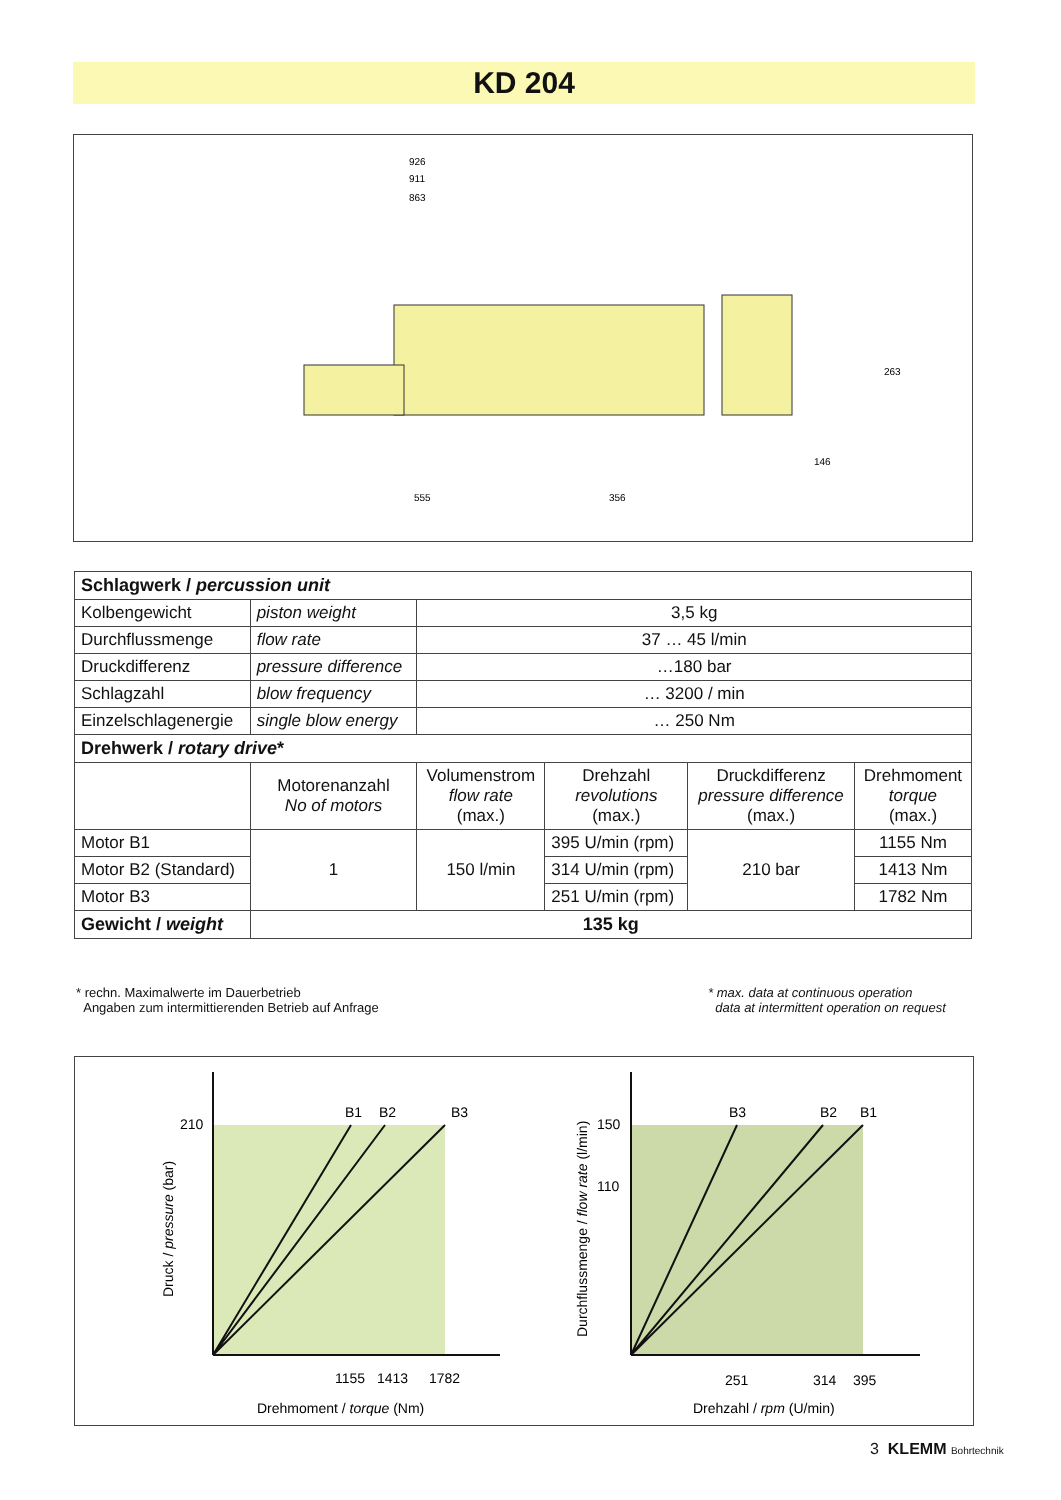KD 204
926
911
863
555
356
146
263
| Schlagwerk / percussion unit | | | | | |
| Kolbengewicht | piston weight | 3,5 kg | | | |
| Durchflussmenge | flow rate | 37 … 45 l/min | | | |
| Druckdifferenz | pressure difference | …180 bar | | | |
| Schlagzahl | blow frequency | … 3200 / min | | | |
| Einzelschlagenergie | single blow energy | … 250 Nm | | | |
| Drehwerk / rotary drive * | | | | | |
| | Motorenanzahl No of motors | Volumenstrom flow rate (max.) | Drehzahl revolutions (max.) | Druckdifferenz pressure difference (max.) | Drehmoment torque (max.) |
| Motor B1 | 1 | 150 l/min | 395 U/min (rpm) | 210 bar | 1155 Nm |
| Motor B2 (Standard) | | | 314 U/min (rpm) | | 1413 Nm |
| Motor B3 | | | 251 U/min (rpm) | | 1782 Nm |
| Gewicht / weight | 135 kg | | | | |
* rechn. Maximalwerte im Dauerbetrieb
Angaben zum intermittierenden Betrieb auf Anfrage
* max. data at continuous operation
data at intermittent operation on request
210
B1
B2
B3
1155
1413
1782
Drehmoment / torque (Nm)
Druck / pressure (bar)
150
110
B3
B2
B1
251
314
395
Drehzahl / rpm (U/min)
Durchflussmenge / flow rate (l/min)
3 KLEMM Bohrtechnik